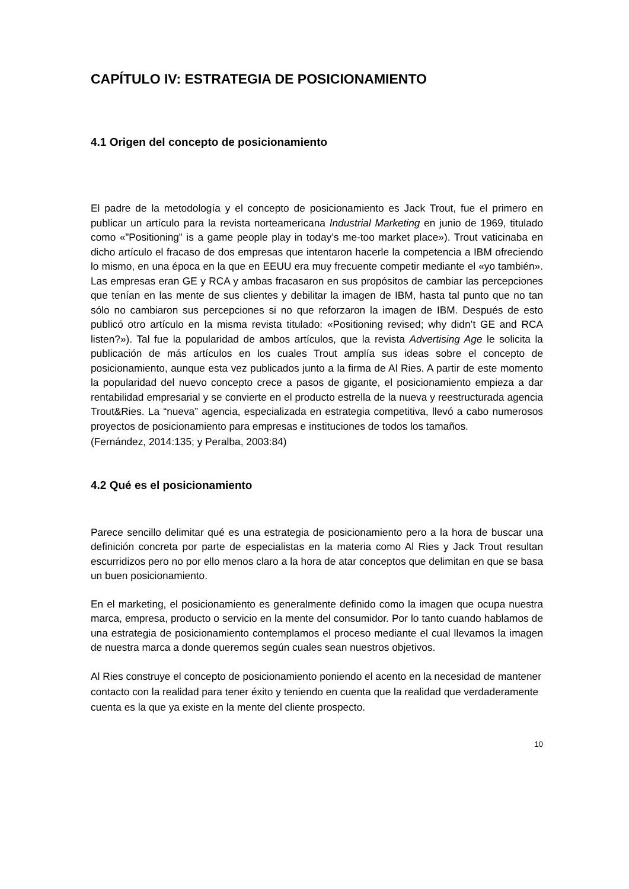CAPÍTULO IV: ESTRATEGIA DE POSICIONAMIENTO
4.1 Origen del concepto de posicionamiento
El padre de la metodología y el concepto de posicionamiento es Jack Trout, fue el primero en publicar un artículo para la revista norteamericana Industrial Marketing en junio de 1969, titulado como «”Positioning” is a game people play in today’s me-too market place»). Trout vaticinaba en dicho artículo el fracaso de dos empresas que intentaron hacerle la competencia a IBM ofreciendo lo mismo, en una época en la que en EEUU era muy frecuente competir mediante el «yo también». Las empresas eran GE y RCA y ambas fracasaron en sus propósitos de cambiar las percepciones que tenían en las mente de sus clientes y debilitar la imagen de IBM, hasta tal punto que no tan sólo no cambiaron sus percepciones si no que reforzaron la imagen de IBM. Después de esto publicó otro artículo en la misma revista titulado: «Positioning revised; why didn’t GE and RCA listen?»). Tal fue la popularidad de ambos artículos, que la revista Advertising Age le solicita la publicación de más artículos en los cuales Trout amplía sus ideas sobre el concepto de posicionamiento, aunque esta vez publicados junto a la firma de Al Ries. A partir de este momento la popularidad del nuevo concepto crece a pasos de gigante, el posicionamiento empieza a dar rentabilidad empresarial y se convierte en el producto estrella de la nueva y reestructurada agencia Trout&Ries. La “nueva” agencia, especializada en estrategia competitiva, llevó a cabo numerosos proyectos de posicionamiento para empresas e instituciones de todos los tamaños.
(Fernández, 2014:135; y Peralba, 2003:84)
4.2 Qué es el posicionamiento
Parece sencillo delimitar qué es una estrategia de posicionamiento pero a la hora de buscar una definición concreta por parte de especialistas en la materia como Al Ries y Jack Trout resultan escurridizos pero no por ello menos claro a la hora de atar conceptos que delimitan en que se basa un buen posicionamiento.
En el marketing, el posicionamiento es generalmente definido como la imagen que ocupa nuestra marca, empresa, producto o servicio en la mente del consumidor. Por lo tanto cuando hablamos de una estrategia de posicionamiento contemplamos el proceso mediante el cual llevamos la imagen de nuestra marca a donde queremos según cuales sean nuestros objetivos.
Al Ries construye el concepto de posicionamiento poniendo el acento en la necesidad de mantener contacto con la realidad para tener éxito y teniendo en cuenta que la realidad que verdaderamente cuenta es la que ya existe en la mente del cliente prospecto.
10